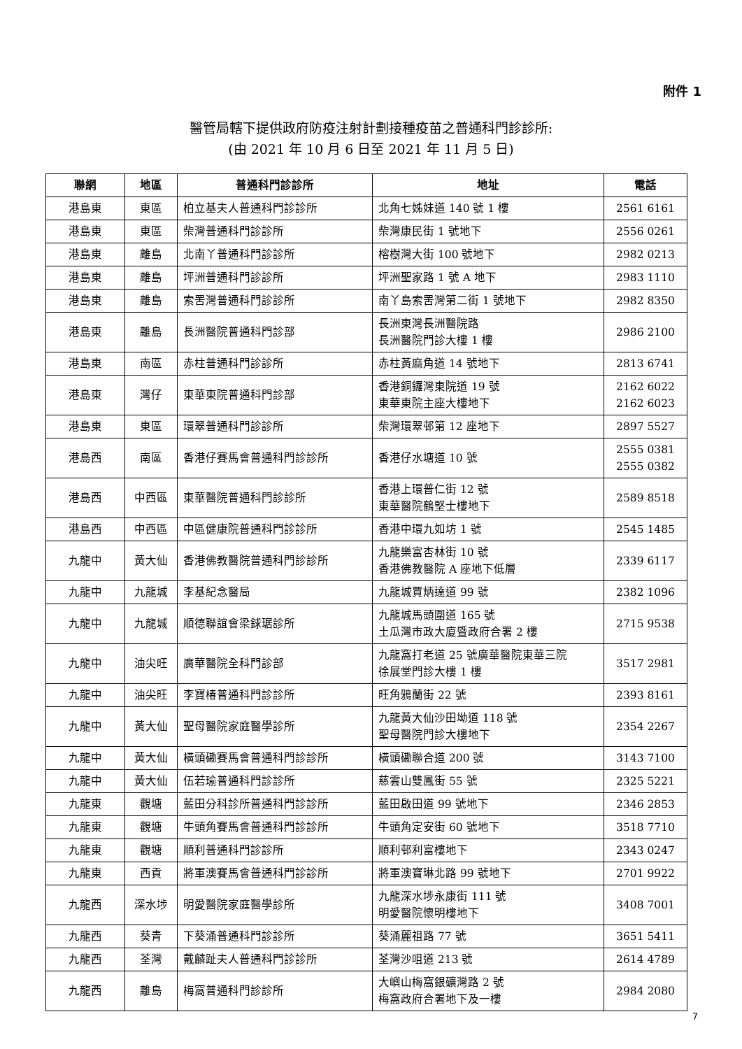附件 1
醫管局轄下提供政府防疫注射計劃接種疫苗之普通科門診診所:
(由 2021 年 10 月 6 日至 2021 年 11 月 5 日)
| 聯網 | 地區 | 普通科門診診所 | 地址 | 電話 |
| --- | --- | --- | --- | --- |
| 港島東 | 東區 | 柏立基夫人普通科門診診所 | 北角七姊妹道 140 號 1 樓 | 2561 6161 |
| 港島東 | 東區 | 柴灣普通科門診診所 | 柴灣康民街 1 號地下 | 2556 0261 |
| 港島東 | 離島 | 北南丫普通科門診診所 | 榕樹灣大街 100 號地下 | 2982 0213 |
| 港島東 | 離島 | 坪洲普通科門診診所 | 坪洲聖家路 1 號 A 地下 | 2983 1110 |
| 港島東 | 離島 | 索罟灣普通科門診診所 | 南丫島索罟灣第二街 1 號地下 | 2982 8350 |
| 港島東 | 離島 | 長洲醫院普通科門診部 | 長洲東灣長洲醫院路 長洲醫院門診大樓 1 樓 | 2986 2100 |
| 港島東 | 南區 | 赤柱普通科門診診所 | 赤柱黃麻角道 14 號地下 | 2813 6741 |
| 港島東 | 灣仔 | 東華東院普通科門診部 | 香港銅鑼灣東院道 19 號 東華東院主座大樓地下 | 2162 6022 2162 6023 |
| 港島東 | 東區 | 環翠普通科門診診所 | 柴灣環翠邨第 12 座地下 | 2897 5527 |
| 港島西 | 南區 | 香港仔賽馬會普通科門診診所 | 香港仔水塘道 10 號 | 2555 0381 2555 0382 |
| 港島西 | 中西區 | 東華醫院普通科門診診所 | 香港上環普仁街 12 號 東華醫院鶴堅士樓地下 | 2589 8518 |
| 港島西 | 中西區 | 中區健康院普通科門診診所 | 香港中環九如坊 1 號 | 2545 1485 |
| 九龍中 | 黃大仙 | 香港佛教醫院普通科門診診所 | 九龍樂富杏林街 10 號 香港佛教醫院 A 座地下低層 | 2339 6117 |
| 九龍中 | 九龍城 | 李基紀念醫局 | 九龍城賈炳達道 99 號 | 2382 1096 |
| 九龍中 | 九龍城 | 順德聯誼會梁銶琚診所 | 九龍城馬頭圍道 165 號 土瓜灣市政大廈暨政府合署 2 樓 | 2715 9538 |
| 九龍中 | 油尖旺 | 廣華醫院全科門診部 | 九龍窩打老道 25 號廣華醫院東華三院 徐展堂門診大樓 1 樓 | 3517 2981 |
| 九龍中 | 油尖旺 | 李寶椿普通科門診診所 | 旺角鴉蘭街 22 號 | 2393 8161 |
| 九龍中 | 黃大仙 | 聖母醫院家庭醫學診所 | 九龍黃大仙沙田坳道 118 號 聖母醫院門診大樓地下 | 2354 2267 |
| 九龍中 | 黃大仙 | 橫頭磡賽馬會普通科門診診所 | 橫頭磡聯合道 200 號 | 3143 7100 |
| 九龍中 | 黃大仙 | 伍若瑜普通科門診診所 | 慈雲山雙鳳街 55 號 | 2325 5221 |
| 九龍東 | 觀塘 | 藍田分科診所普通科門診診所 | 藍田啟田道 99 號地下 | 2346 2853 |
| 九龍東 | 觀塘 | 牛頭角賽馬會普通科門診診所 | 牛頭角定安街 60 號地下 | 3518 7710 |
| 九龍東 | 觀塘 | 順利普通科門診診所 | 順利邨利富樓地下 | 2343 0247 |
| 九龍東 | 西貢 | 將軍澳賽馬會普通科門診診所 | 將軍澳寶琳北路 99 號地下 | 2701 9922 |
| 九龍西 | 深水埗 | 明愛醫院家庭醫學診所 | 九龍深水埗永康街 111 號 明愛醫院懷明樓地下 | 3408 7001 |
| 九龍西 | 葵青 | 下葵涌普通科門診診所 | 葵涌麗祖路 77 號 | 3651 5411 |
| 九龍西 | 荃灣 | 戴麟趾夫人普通科門診診所 | 荃灣沙咀道 213 號 | 2614 4789 |
| 九龍西 | 離島 | 梅窩普通科門診診所 | 大嶼山梅窩銀礦灣路 2 號 梅窩政府合署地下及一樓 | 2984 2080 |
7